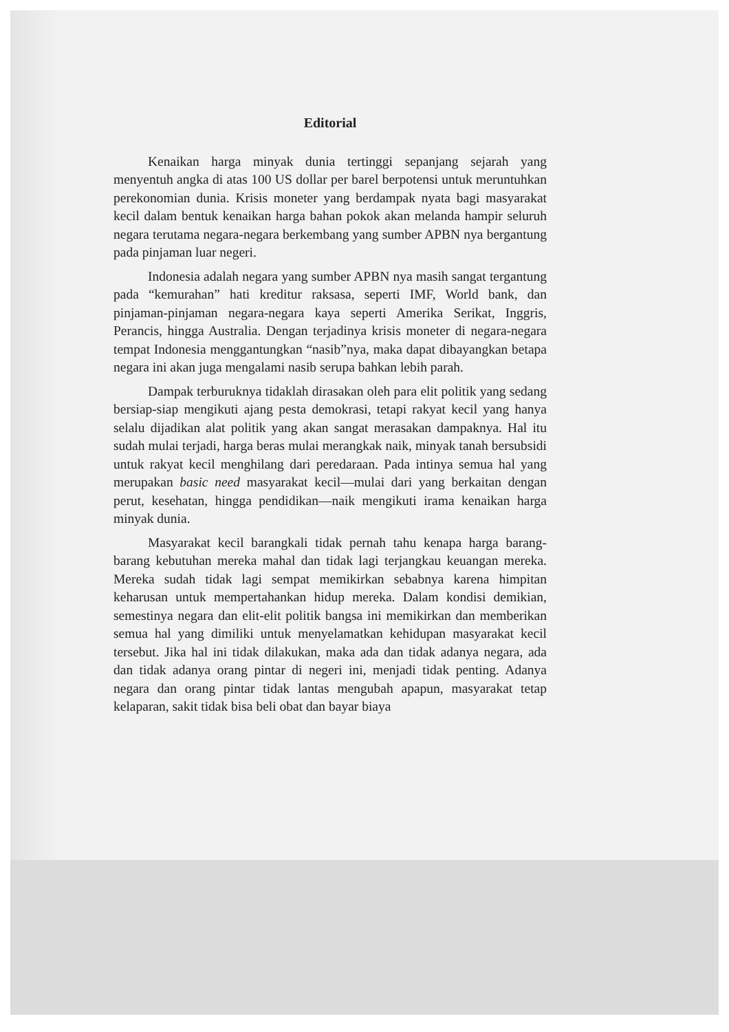Editorial
Kenaikan harga minyak dunia tertinggi sepanjang sejarah yang menyentuh angka di atas 100 US dollar per barel berpotensi untuk meruntuhkan perekonomian dunia. Krisis moneter yang berdampak nyata bagi masyarakat kecil dalam bentuk kenaikan harga bahan pokok akan melanda hampir seluruh negara terutama negara-negara berkembang yang sumber APBN nya bergantung pada pinjaman luar negeri.
Indonesia adalah negara yang sumber APBN nya masih sangat tergantung pada “kemurahan” hati kreditur raksasa, seperti IMF, World bank, dan pinjaman-pinjaman negara-negara kaya seperti Amerika Serikat, Inggris, Perancis, hingga Australia. Dengan terjadinya krisis moneter di negara-negara tempat Indonesia menggantungkan “nasib”nya, maka dapat dibayangkan betapa negara ini akan juga mengalami nasib serupa bahkan lebih parah.
Dampak terburuknya tidaklah dirasakan oleh para elit politik yang sedang bersiap-siap mengikuti ajang pesta demokrasi, tetapi rakyat kecil yang hanya selalu dijadikan alat politik yang akan sangat merasakan dampaknya. Hal itu sudah mulai terjadi, harga beras mulai merangkak naik, minyak tanah bersubsidi untuk rakyat kecil menghilang dari peredaraan. Pada intinya semua hal yang merupakan basic need masyarakat kecil—mulai dari yang berkaitan dengan perut, kesehatan, hingga pendidikan—naik mengikuti irama kenaikan harga minyak dunia.
Masyarakat kecil barangkali tidak pernah tahu kenapa harga barang-barang kebutuhan mereka mahal dan tidak lagi terjangkau keuangan mereka. Mereka sudah tidak lagi sempat memikirkan sebabnya karena himpitan keharusan untuk mempertahankan hidup mereka. Dalam kondisi demikian, semestinya negara dan elit-elit politik bangsa ini memikirkan dan memberikan semua hal yang dimiliki untuk menyelamatkan kehidupan masyarakat kecil tersebut. Jika hal ini tidak dilakukan, maka ada dan tidak adanya negara, ada dan tidak adanya orang pintar di negeri ini, menjadi tidak penting. Adanya negara dan orang pintar tidak lantas mengubah apapun, masyarakat tetap kelaparan, sakit tidak bisa beli obat dan bayar biaya